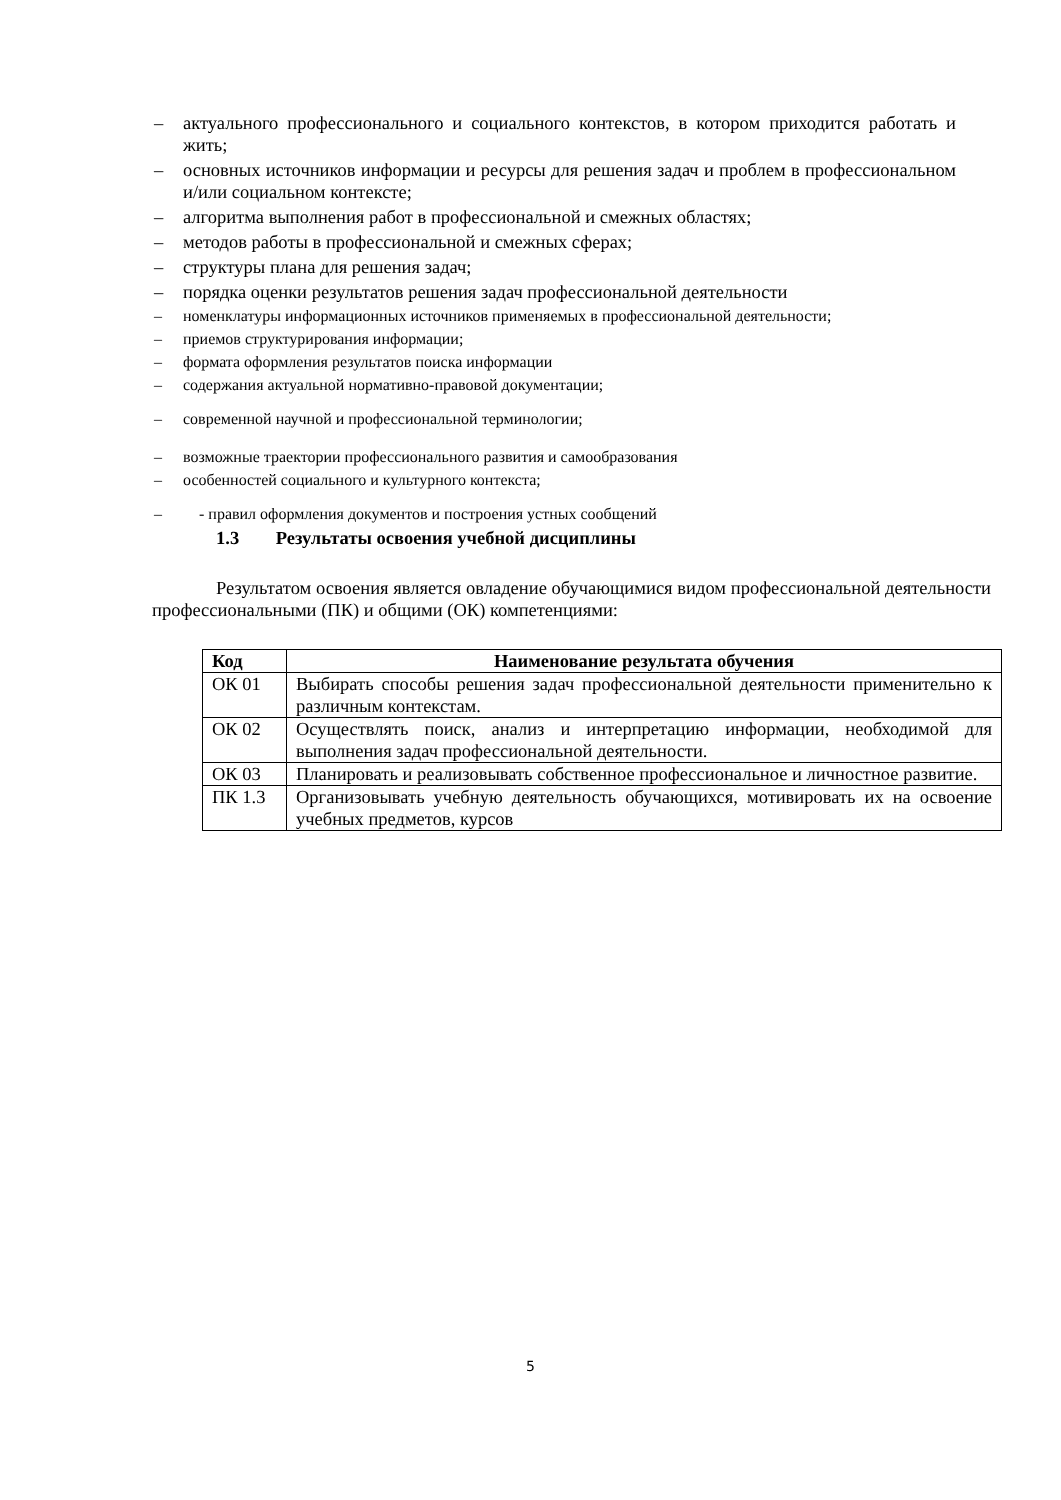– актуального профессионального и социального контекстов, в котором приходится работать и жить;
– основных источников информации и ресурсы для решения задач и проблем в профессиональном и/или социальном контексте;
– алгоритма выполнения работ в профессиональной и смежных областях;
– методов работы в профессиональной и смежных сферах;
– структуры плана для решения задач;
– порядка оценки результатов решения задач профессиональной деятельности
– номенклатуры информационных источников применяемых в профессиональной деятельности;
– приемов структурирования информации;
– формата оформления результатов поиска информации
– содержания актуальной нормативно-правовой документации;
– современной научной и профессиональной терминологии;
– возможные траектории профессионального развития и самообразования
– особенностей социального и культурного контекста;
– - правил оформления документов и построения устных сообщений
1.3 Результаты освоения учебной дисциплины
Результатом освоения является овладение обучающимися видом профессиональной деятельности профессиональными (ПК) и общими (ОК) компетенциями:
| Код | Наименование результата обучения |
| --- | --- |
| ОК 01 | Выбирать способы решения задач профессиональной деятельности применительно к различным контекстам. |
| ОК 02 | Осуществлять поиск, анализ и интерпретацию информации, необходимой для выполнения задач профессиональной деятельности. |
| ОК 03 | Планировать и реализовывать собственное профессиональное и личностное развитие. |
| ПК 1.3 | Организовывать учебную деятельность обучающихся, мотивировать их на освоение учебных предметов, курсов |
5